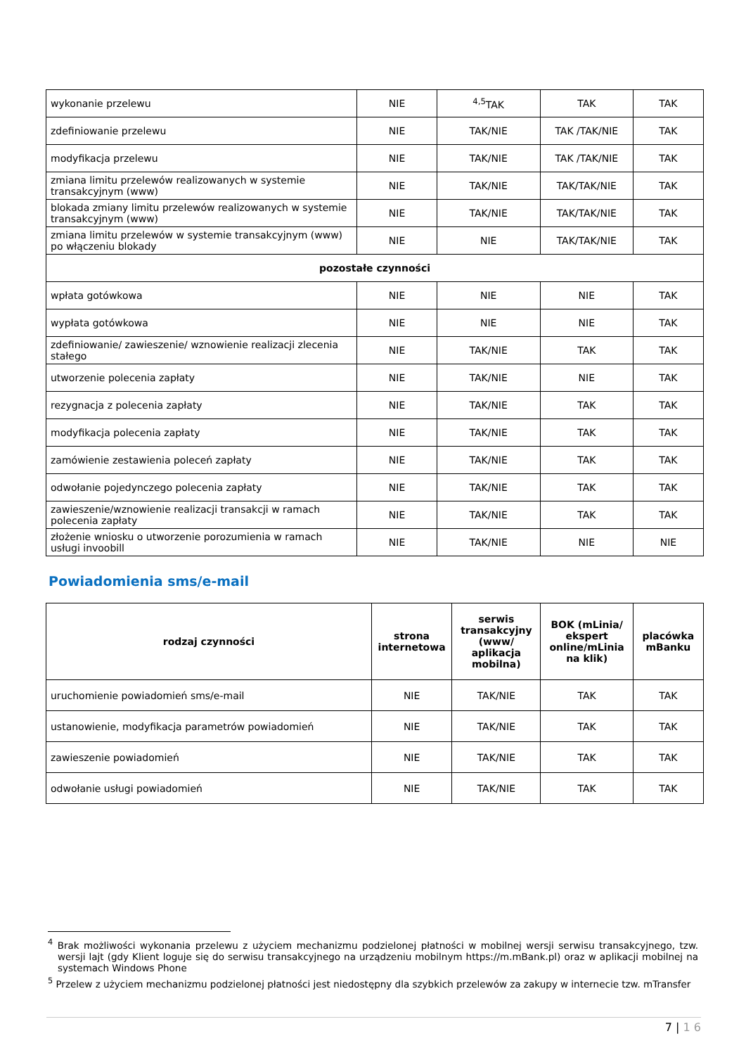| wykonanie przelewu | NIE | <sup>4,5</sup>TAK | TAK | TAK |
| zdefiniowanie przelewu | NIE | TAK/NIE | TAK /TAK/NIE | TAK |
| modyfikacja przelewu | NIE | TAK/NIE | TAK /TAK/NIE | TAK |
| zmiana limitu przelewów realizowanych w systemie transakcyjnym (www) | NIE | TAK/NIE | TAK/TAK/NIE | TAK |
| blokada zmiany limitu przelewów realizowanych w systemie transakcyjnym (www) | NIE | TAK/NIE | TAK/TAK/NIE | TAK |
| zmiana limitu przelewów w systemie transakcyjnym (www) po włączeniu blokady | NIE | NIE | TAK/TAK/NIE | TAK |
| pozostałe czynności | | | | |
| wpłata gotówkowa | NIE | NIE | NIE | TAK |
| wypłata gotówkowa | NIE | NIE | NIE | TAK |
| zdefiniowanie/ zawieszenie/ wznowienie realizacji zlecenia stałego | NIE | TAK/NIE | TAK | TAK |
| utworzenie polecenia zapłaty | NIE | TAK/NIE | NIE | TAK |
| rezygnacja z polecenia zapłaty | NIE | TAK/NIE | TAK | TAK |
| modyfikacja polecenia zapłaty | NIE | TAK/NIE | TAK | TAK |
| zamówienie zestawienia poleceń zapłaty | NIE | TAK/NIE | TAK | TAK |
| odwołanie pojedynczego polecenia zapłaty | NIE | TAK/NIE | TAK | TAK |
| zawieszenie/wznowienie realizacji transakcji w ramach polecenia zapłaty | NIE | TAK/NIE | TAK | TAK |
| złożenie wniosku o utworzenie porozumienia w ramach usługi invoobill | NIE | TAK/NIE | NIE | NIE |
Powiadomienia sms/e-mail
| rodzaj czynności | strona internetowa | serwis transakcyjny (www/ aplikacja mobilna) | BOK (mLinia/ ekspert online/mLinia na klik) | placówka mBanku |
| --- | --- | --- | --- | --- |
| uruchomienie powiadomień sms/e-mail | NIE | TAK/NIE | TAK | TAK |
| ustanowienie, modyfikacja parametrów powiadomień | NIE | TAK/NIE | TAK | TAK |
| zawieszenie powiadomień | NIE | TAK/NIE | TAK | TAK |
| odwołanie usługi powiadomień | NIE | TAK/NIE | TAK | TAK |
<sup>4</sup> Brak możliwości wykonania przelewu z użyciem mechanizmu podzielonej płatności w mobilnej wersji serwisu transakcyjnego, tzw. wersji lajt (gdy Klient loguje się do serwisu transakcyjnego na urządzeniu mobilnym https://m.mBank.pl) oraz w aplikacji mobilnej na systemach Windows Phone
<sup>5</sup> Przelew z użyciem mechanizmu podzielonej płatności jest niedostępny dla szybkich przelewów za zakupy w internecie tzw. mTransfer
7 | 1 6